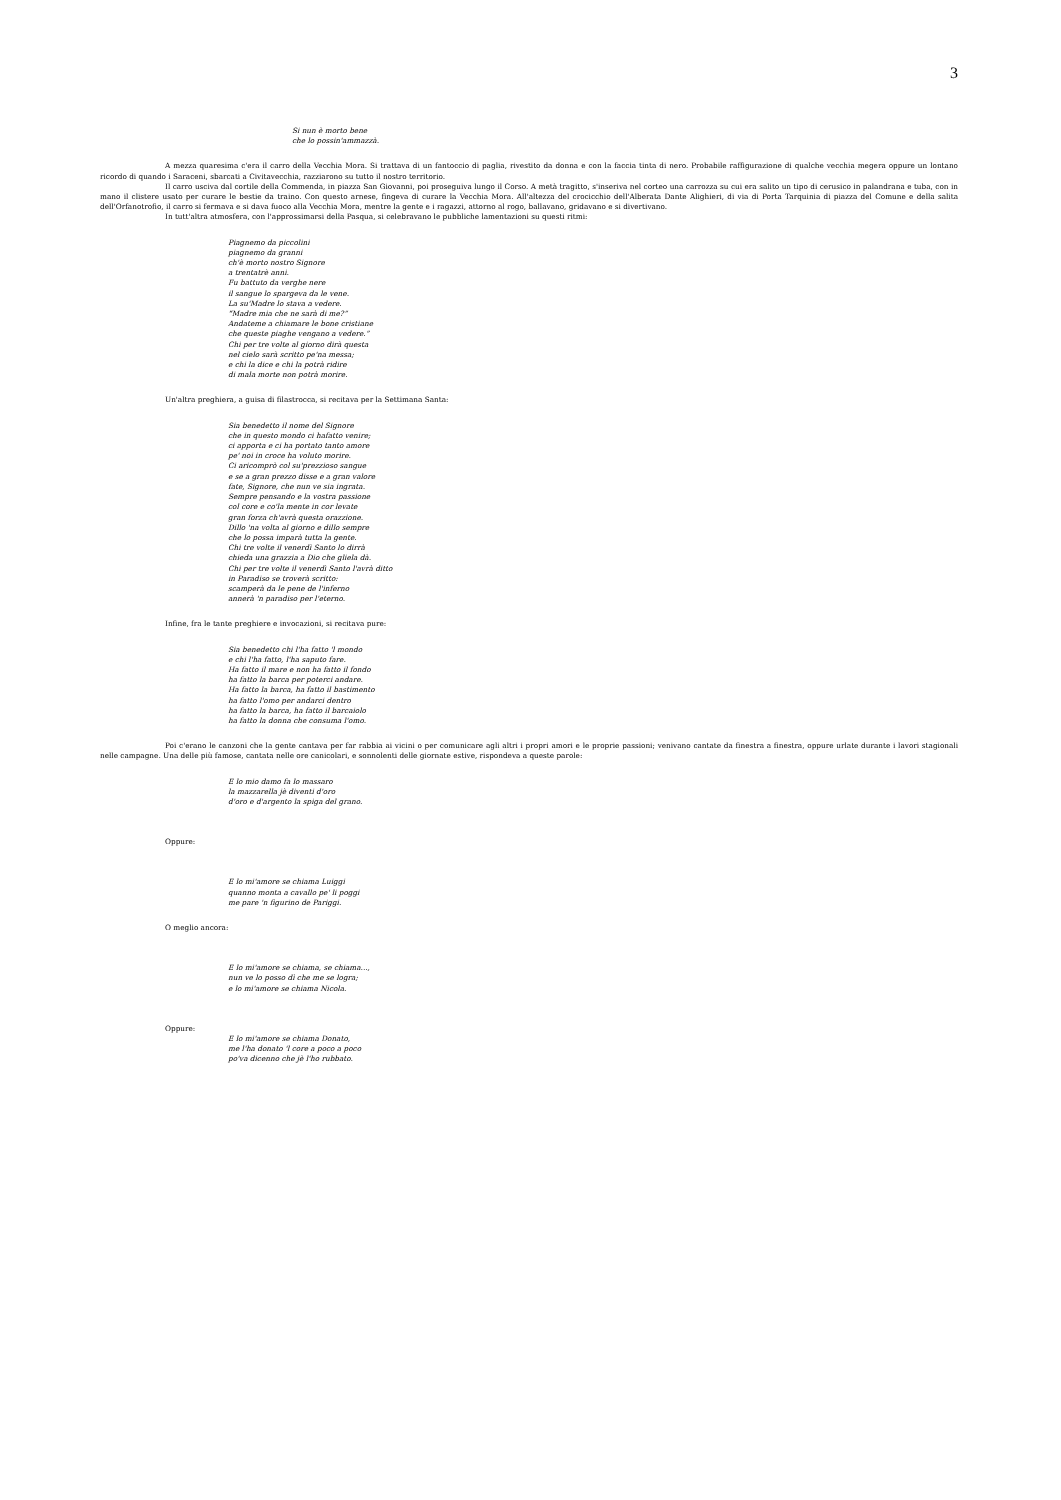3
Si nun è morto bene
che lo possin'ammazzà.
A mezza quaresima c'era il carro della Vecchia Mora. Si trattava di un fantoccio di paglia, rivestito da donna e con la faccia tinta di nero. Probabile raffigurazione di qualche vecchia megera oppure un lontano ricordo di quando i Saraceni, sbarcati a Civitavecchia, razziarono su tutto il nostro territorio.
Il carro usciva dal cortile della Commenda, in piazza San Giovanni, poi proseguiva lungo il Corso. A metà tragitto, s'inseriva nel corteo una carrozza su cui era salito un tipo di cerusico in palandrana e tuba, con in mano il clistere usato per curare le bestie da traino. Con questo arnese, fingeva di curare la Vecchia Mora. All'altezza del crocicchio dell'Alberata Dante Alighieri, di via di Porta Tarquinia di piazza del Comune e della salita dell'Orfanotrofio, il carro si fermava e si dava fuoco alla Vecchia Mora, mentre la gente e i ragazzi, attorno al rogo, ballavano, gridavano e si divertivano.
In tutt'altra atmosfera, con l'approssimarsi della Pasqua, si celebravano le pubbliche lamentazioni su questi ritmi:
Piagnemo da piccolini
piagnemo da granni
ch'è morto nostro Signore
a trentatrè anni.
Fu battuto da verghe nere
il sangue lo spargeva da le vene.
La su'Madre lo stava a vedere.
“Madre mia che ne sarà di me?”
Andateme a chiamare le bone cristiane
che queste piaghe vengano a vedere.”
Chi per tre volte al giorno dirà questa
nel cielo sarà scritto pe'na messa;
e chi la dice e chi la potrà ridire
di mala morte non potrà morire.
Un'altra preghiera, a guisa di filastrocca, si recitava per la Settimana Santa:
Sia benedetto il nome del Signore
che in questo mondo ci hafatto venire;
ci apporta e ci ha portato tanto amore
pe' noi in croce ha voluto morire.
Ci aricomprò col su'prezzioso sangue
e se a gran prezzo disse e a gran valore
fate, Signore, che nun ve sia ingrata.
Sempre pensando e la vostra passione
col core e co'la mente in cor levate
gran forza ch'avrà questa orazzione.
Dillo 'na volta al giorno e dillo sempre
che lo possa imparà tutta la gente.
Chi tre volte il venerdì Santo lo dirrà
chieda una grazzia a Dio che gliela dà.
Chi per tre volte il venerdì Santo l'avrà ditto
in Paradiso se troverà scritto:
scamperà da le pene de l'inferno
annerà 'n paradiso per l'eterno.
Infine, fra le tante preghiere e invocazioni, si recitava pure:
Sia benedetto chi l'ha fatto 'l mondo
e chi l'ha fatto, l'ha saputo fare.
Ha fatto il mare e non ha fatto il fondo
ha fatto la barca per poterci andare.
Ha fatto la barca, ha fatto il bastimento
ha fatto l'omo per andarci dentro
ha fatto la barca, ha fatto il barcaiolo
ha fatto la donna che consuma l'omo.
Poi c'erano le canzoni che la gente cantava per far rabbia ai vicini o per comunicare agli altri i propri amori e le proprie passioni; venivano cantate da finestra a finestra, oppure urlate durante i lavori stagionali nelle campagne. Una delle più famose, cantata nelle ore canicolari, e sonnolenti delle giornate estive, rispondeva a queste parole:
E lo mio damo fa lo massaro
la mazzarella jè diventi d'oro
d'oro e d'argento la spiga del grano.
Oppure:
E lo mi'amore se chiama Luiggi
quanno monta a cavallo pe' li poggi
me pare 'n figurino de Pariggi.
O meglio ancora:
E lo mi'amore se chiama, se chiama...,
nun ve lo posso dì che me se logra;
e lo mi'amore se chiama Nicola.
Oppure:
E lo mi'amore se chiama Donato,
me l'ha donato 'l core a poco a poco
po'va dicenno che jè l'ho rubbato.